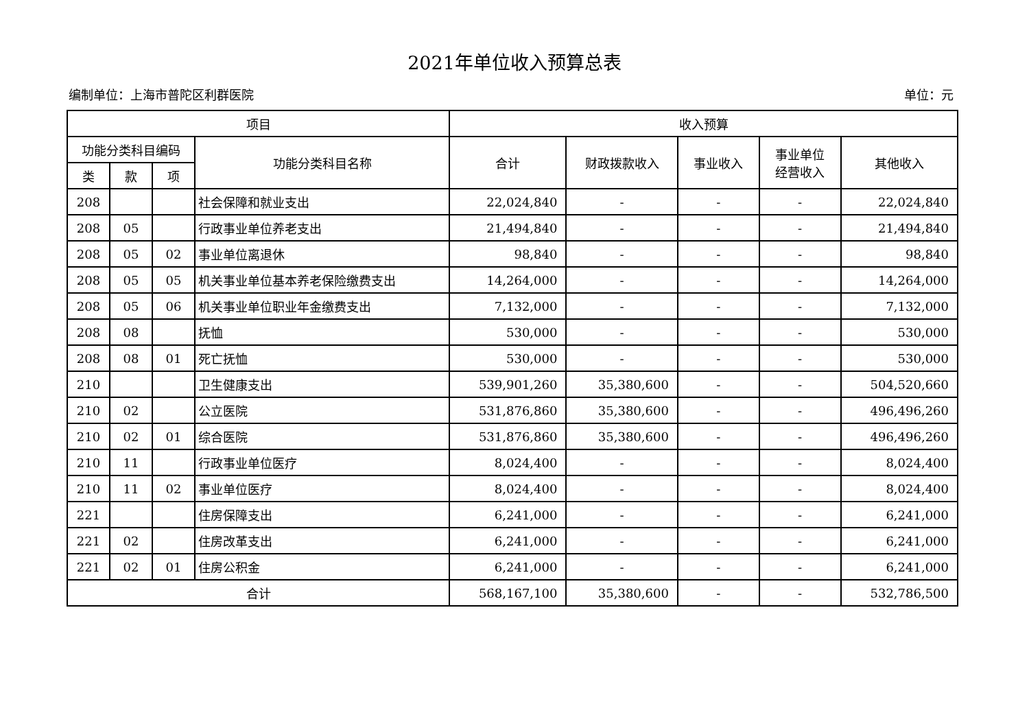2021年单位收入预算总表
编制单位：上海市普陀区利群医院 单位：元
| 项目 | | | | 收入预算 | | | | |
| --- | --- | --- | --- | --- | --- | --- | --- | --- |
| 功能分类科目编码 | | | 功能分类科目名称 | 合计 | 财政拨款收入 | 事业收入 | 事业单位 经营收入 | 其他收入 |
| 类 | 款 | 项 | | | | | | |
| 208 | | | 社会保障和就业支出 | 22,024,840 | - | - | - | 22,024,840 |
| 208 | 05 | | 行政事业单位养老支出 | 21,494,840 | - | - | - | 21,494,840 |
| 208 | 05 | 02 | 事业单位离退休 | 98,840 | - | - | - | 98,840 |
| 208 | 05 | 05 | 机关事业单位基本养老保险缴费支出 | 14,264,000 | - | - | - | 14,264,000 |
| 208 | 05 | 06 | 机关事业单位职业年金缴费支出 | 7,132,000 | - | - | - | 7,132,000 |
| 208 | 08 | | 抚恤 | 530,000 | - | - | - | 530,000 |
| 208 | 08 | 01 | 死亡抚恤 | 530,000 | - | - | - | 530,000 |
| 210 | | | 卫生健康支出 | 539,901,260 | 35,380,600 | - | - | 504,520,660 |
| 210 | 02 | | 公立医院 | 531,876,860 | 35,380,600 | - | - | 496,496,260 |
| 210 | 02 | 01 | 综合医院 | 531,876,860 | 35,380,600 | - | - | 496,496,260 |
| 210 | 11 | | 行政事业单位医疗 | 8,024,400 | - | - | - | 8,024,400 |
| 210 | 11 | 02 | 事业单位医疗 | 8,024,400 | - | - | - | 8,024,400 |
| 221 | | | 住房保障支出 | 6,241,000 | - | - | - | 6,241,000 |
| 221 | 02 | | 住房改革支出 | 6,241,000 | - | - | - | 6,241,000 |
| 221 | 02 | 01 | 住房公积金 | 6,241,000 | - | - | - | 6,241,000 |
| 合计 | | | | 568,167,100 | 35,380,600 | - | - | 532,786,500 |